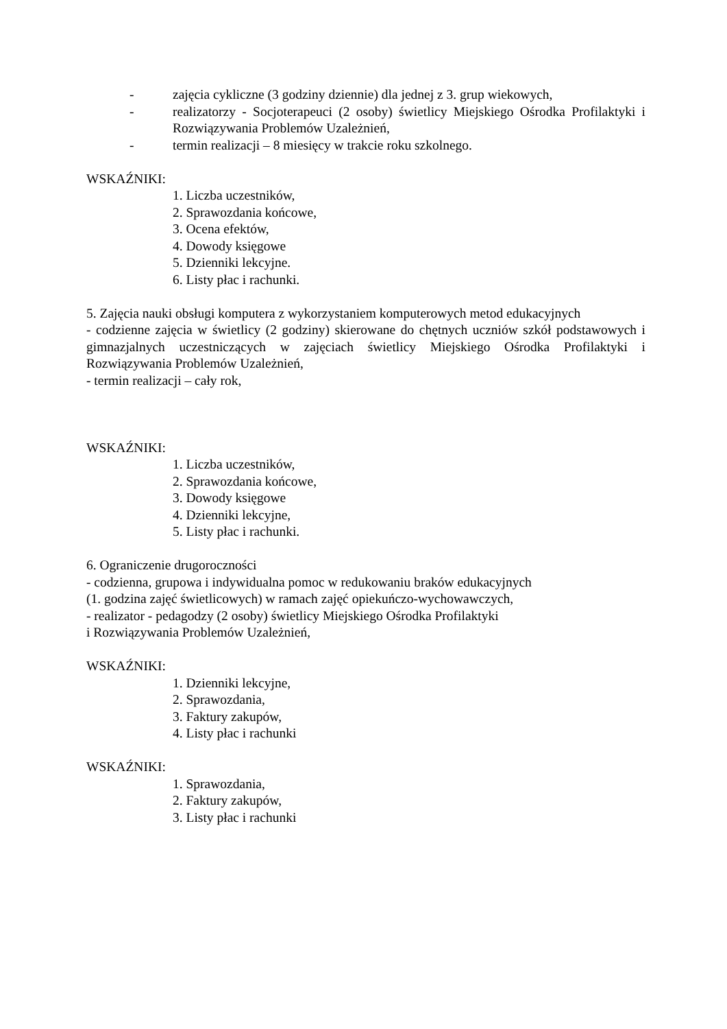- zajęcia cykliczne (3 godziny dziennie) dla jednej z 3. grup wiekowych,
- realizatorzy - Socjoterapeuci (2 osoby) świetlicy Miejskiego Ośrodka Profilaktyki i Rozwiązywania Problemów Uzależnień,
- termin realizacji – 8 miesięcy w trakcie roku szkolnego.
WSKAŹNIKI:
1. Liczba uczestników,
2. Sprawozdania końcowe,
3. Ocena efektów,
4. Dowody księgowe
5. Dzienniki lekcyjne.
6. Listy płac i rachunki.
5. Zajęcia nauki obsługi komputera z wykorzystaniem komputerowych metod edukacyjnych
- codzienne zajęcia w świetlicy (2 godziny) skierowane do chętnych uczniów szkół podstawowych i gimnazjalnych uczestniczących w zajęciach świetlicy Miejskiego Ośrodka Profilaktyki i Rozwiązywania Problemów Uzależnień,
- termin realizacji – cały rok,
WSKAŹNIKI:
1. Liczba uczestników,
2. Sprawozdania końcowe,
3. Dowody księgowe
4. Dzienniki lekcyjne,
5. Listy płac i rachunki.
6. Ograniczenie drugoroczności
- codzienna, grupowa i indywidualna pomoc w redukowaniu braków edukacyjnych
(1. godzina zajęć świetlicowych) w ramach zajęć opiekuńczo-wychowawczych,
- realizator - pedagodzy (2 osoby) świetlicy Miejskiego Ośrodka Profilaktyki
i Rozwiązywania Problemów Uzależnień,
WSKAŹNIKI:
1. Dzienniki lekcyjne,
2. Sprawozdania,
3. Faktury zakupów,
4. Listy płac i rachunki
WSKAŹNIKI:
1. Sprawozdania,
2. Faktury zakupów,
3. Listy płac i rachunki